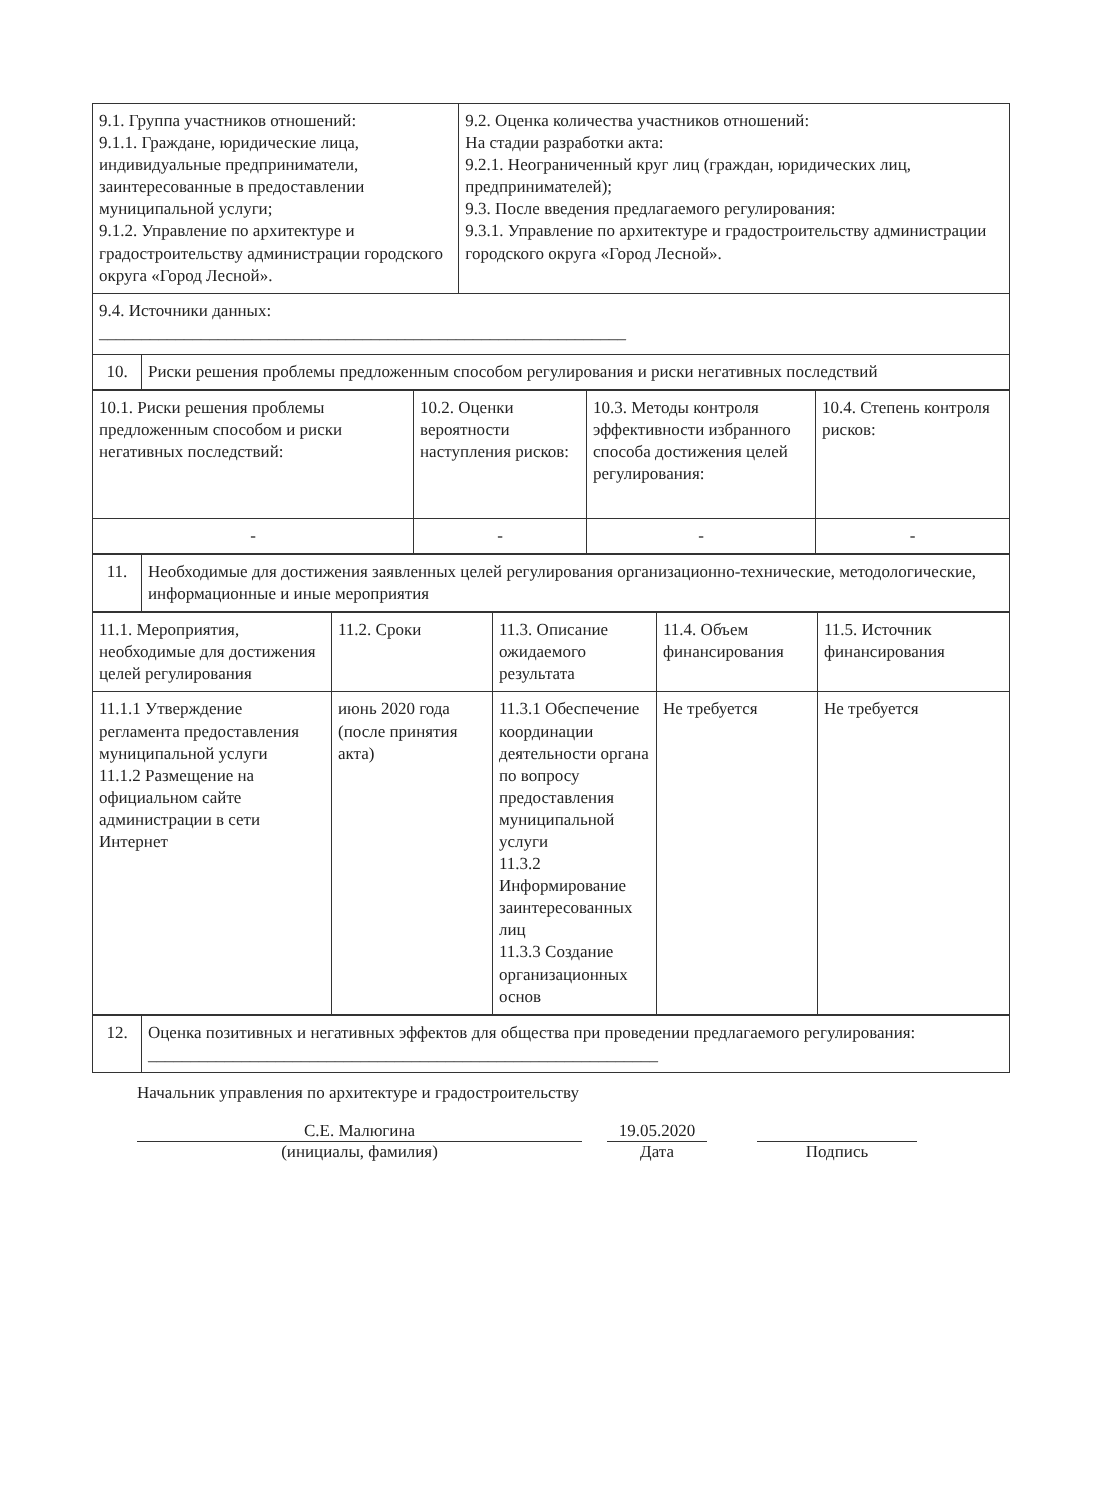| 9.1. Группа участников отношений: 9.1.1. Граждане, юридические лица, индивидуальные предприниматели, заинтересованные в предоставлении муниципальной услуги; 9.1.2. Управление по архитектуре и градостроительству администрации городского округа «Город Лесной». | | 9.2. Оценка количества участников отношений: На стадии разработки акта: 9.2.1. Неограниченный круг лиц (граждан, юридических лиц, предпринимателей); 9.3. После введения предлагаемого регулирования: 9.3.1. Управление по архитектуре и градостроительству администрации городского округа «Город Лесной». |
| 9.4. Источники данных: ______________________________________________________________ | | |
| 10. | Риски решения проблемы предложенным способом регулирования и риски негативных последствий | |
| 10.1. Риски решения проблемы предложенным способом и риски негативных последствий: | 10.2. Оценки вероятности наступления рисков: | 10.3. Методы контроля эффективности избранного способа достижения целей регулирования: | 10.4. Степень контроля рисков: |
| - | - | - | - |
| 11. | Необходимые для достижения заявленных целей регулирования организационно-технические, методологические, информационные и иные мероприятия |
| 11.1. Мероприятия, необходимые для достижения целей регулирования | 11.2. Сроки | 11.3. Описание ожидаемого результата | 11.4. Объем финансирования | 11.5. Источник финансирования |
| 11.1.1 Утверждение регламента предоставления муниципальной услуги 11.1.2 Размещение на официальном сайте администрации в сети Интернет | июнь 2020 года (после принятия акта) | 11.3.1 Обеспечение координации деятельности органа по вопросу предоставления муниципальной услуги 11.3.2 Информирование заинтересованных лиц 11.3.3 Создание организационных основ | Не требуется | Не требуется |
| 12. | Оценка позитивных и негативных эффектов для общества при проведении предлагаемого регулирования: ____________________________________________________________ |
Начальник управления по архитектуре и градостроительству
С.Е. Малюгина
19.05.2020
(инициалы, фамилия) Дата Подпись